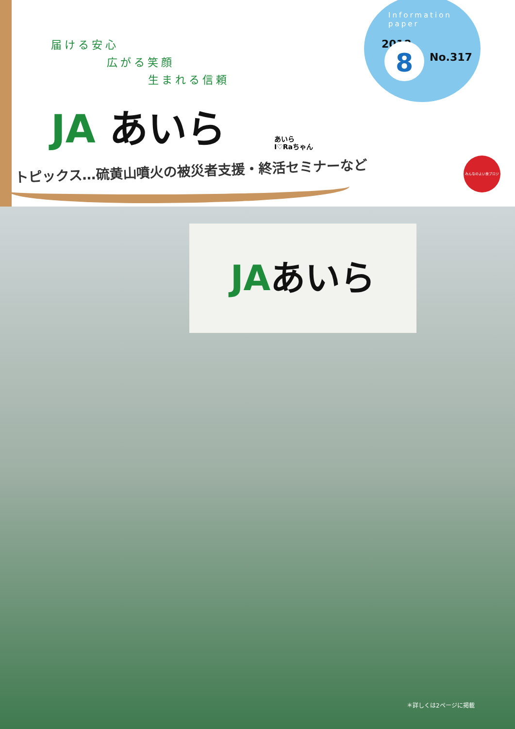届ける安心
広がる笑顔
生まれる信頼
JA あいら
あいら
I♡Raちゃん
Information
paper
2018 8 No.317
トピックス…硫黄山噴火の被災者支援・終活セミナーなど
みんなのよい食プロジェクト
JAあいら
＊詳しくは2ページに掲載